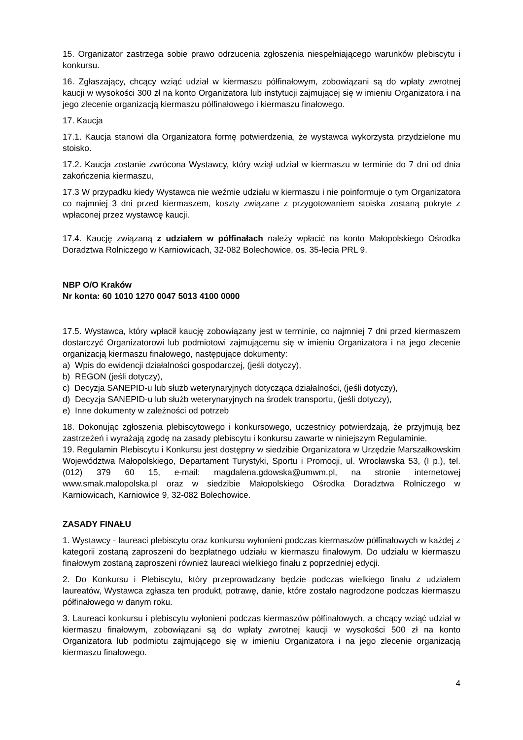15. Organizator zastrzega sobie prawo odrzucenia zgłoszenia niespełniającego warunków plebiscytu i konkursu.
16. Zgłaszający, chcący wziąć udział w kiermaszu półfinałowym, zobowiązani są do wpłaty zwrotnej kaucji w wysokości 300 zł na konto Organizatora lub instytucji zajmującej się w imieniu Organizatora i na jego zlecenie organizacją kiermaszu półfinałowego i kiermaszu finałowego.
17. Kaucja
17.1. Kaucja stanowi dla Organizatora formę potwierdzenia, że wystawca wykorzysta przydzielone mu stoisko.
17.2. Kaucja zostanie zwrócona Wystawcy, który wziął udział w kiermaszu w terminie do 7 dni od dnia zakończenia kiermaszu,
17.3 W przypadku kiedy Wystawca nie weźmie udziału w kiermaszu i nie poinformuje o tym Organizatora co najmniej 3 dni przed kiermaszem, koszty związane z przygotowaniem stoiska zostaną pokryte z wpłaconej przez wystawcę kaucji.
17.4. Kaucję związaną z udziałem w półfinałach należy wpłacić na konto Małopolskiego Ośrodka Doradztwa Rolniczego w Karniowicach, 32-082 Bolechowice, os. 35-lecia PRL 9.
NBP O/O Kraków
Nr konta: 60 1010 1270 0047 5013 4100 0000
17.5. Wystawca, który wpłacił kaucję zobowiązany jest w terminie, co najmniej 7 dni przed kiermaszem dostarczyć Organizatorowi lub podmiotowi zajmującemu się w imieniu Organizatora i na jego zlecenie organizacją kiermaszu finałowego, następujące dokumenty:
a) Wpis do ewidencji działalności gospodarczej, (jeśli dotyczy),
b) REGON (jeśli dotyczy),
c) Decyzja SANEPID-u lub służb weterynaryjnych dotycząca działalności, (jeśli dotyczy),
d) Decyzja SANEPID-u lub służb weterynaryjnych na środek transportu, (jeśli dotyczy),
e) Inne dokumenty w zależności od potrzeb
18. Dokonując zgłoszenia plebiscytowego i konkursowego, uczestnicy potwierdzają, że przyjmują bez zastrzeżeń i wyrażają zgodę na zasady plebiscytu i konkursu zawarte w niniejszym Regulaminie.
19. Regulamin Plebiscytu i Konkursu jest dostępny w siedzibie Organizatora w Urzędzie Marszałkowskim Województwa Małopolskiego, Departament Turystyki, Sportu i Promocji, ul. Wrocławska 53, (I p.), tel. (012) 379 60 15, e-mail: magdalena.gdowska@umwm.pl, na stronie internetowej www.smak.malopolska.pl oraz w siedzibie Małopolskiego Ośrodka Doradztwa Rolniczego w Karniowicach, Karniowice 9, 32-082 Bolechowice.
ZASADY FINAŁU
1. Wystawcy - laureaci plebiscytu oraz konkursu wyłonieni podczas kiermaszów półfinałowych w każdej z kategorii zostaną zaproszeni do bezpłatnego udziału w kiermaszu finałowym. Do udziału w kiermaszu finałowym zostaną zaproszeni również laureaci wielkiego finału z poprzedniej edycji.
2. Do Konkursu i Plebiscytu, który przeprowadzany będzie podczas wielkiego finału z udziałem laureatów, Wystawca zgłasza ten produkt, potrawę, danie, które zostało nagrodzone podczas kiermaszu półfinałowego w danym roku.
3. Laureaci konkursu i plebiscytu wyłonieni podczas kiermaszów półfinałowych, a chcący wziąć udział w kiermaszu finałowym, zobowiązani są do wpłaty zwrotnej kaucji w wysokości 500 zł na konto Organizatora lub podmiotu zajmującego się w imieniu Organizatora i na jego zlecenie organizacją kiermaszu finałowego.
4